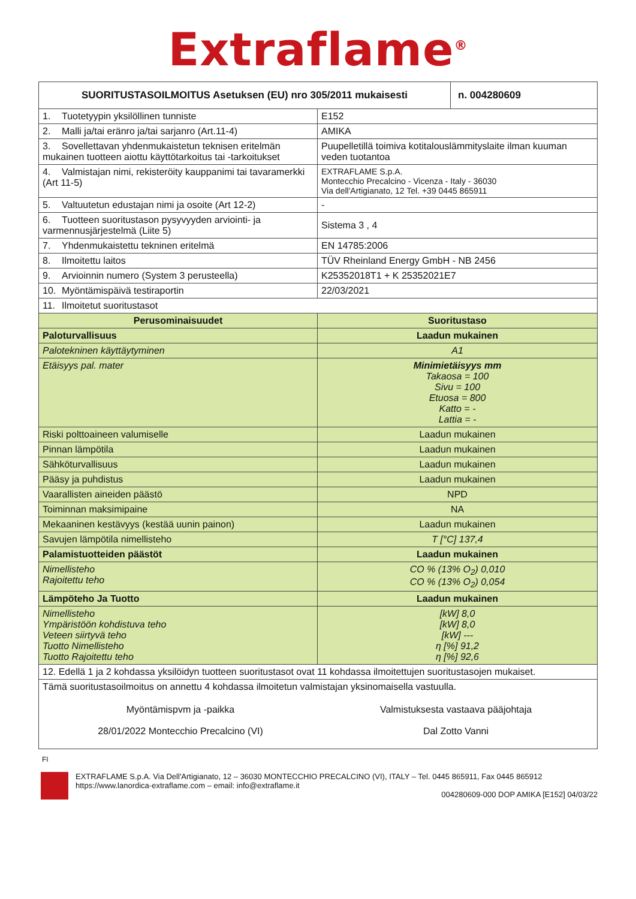Extraflame<sup>®</sup>
| SUORITUSTASOILMOITUS Asetuksen (EU) nro 305/2011 mukaisesti | | n. 004280609 |
| --- | --- | --- |
| 1. Tuotetyypin yksilöllinen tunniste | E152 | |
| 2. Malli ja/tai eränro ja/tai sarjanro (Art.11-4) | AMIKA | |
| 3. Sovellettavan yhdenmukaistetun teknisen eritelmän mukainen tuotteen aiottu käyttötarkoitus tai -tarkoitukset | Puupelletillä toimiva kotitalouslämmityslaite ilman kuuman veden tuotantoa | |
| 4. Valmistajan nimi, rekisteröity kauppanimi tai tavaramerkki (Art 11-5) | EXTRAFLAME S.p.A. Montecchio Precalcino - Vicenza - Italy - 36030 Via dell'Artigianato, 12 Tel. +39 0445 865911 | |
| 5. Valtuutetun edustajan nimi ja osoite (Art 12-2) | - | |
| 6. Tuotteen suoritustason pysyvyyden arviointi- ja varmennusjärjestelmä (Liite 5) | Sistema 3 , 4 | |
| 7. Yhdenmukaistettu tekninen eritelmä | EN 14785:2006 | |
| 8. Ilmoitettu laitos | TÜV Rheinland Energy GmbH - NB 2456 | |
| 9. Arvioinnin numero (System 3 perusteella) | K25352018T1 + K 25352021E7 | |
| 10. Myöntämispäivä testiraportin | 22/03/2021 | |
| 11. Ilmoitetut suoritustasot | | |
| Perusominaisuudet | Suoritustaso | |
| Paloturvallisuus | Laadun mukainen | |
| Palotekninen käyttäytyminen | A1 | |
| Etäisyys pal. mater | Minimietäisyys mm Takaosa = 100 Sivu = 100 Etuosa = 800 Katto = - Lattia = - | |
| Riski polttoaineen valumiselle | Laadun mukainen | |
| Pinnan lämpötila | Laadun mukainen | |
| Sähköturvallisuus | Laadun mukainen | |
| Pääsy ja puhdistus | Laadun mukainen | |
| Vaarallisten aineiden päästö | NPD | |
| Toiminnan maksimipaine | NA | |
| Mekaaninen kestävyys (kestää uunin painon) | Laadun mukainen | |
| Savujen lämpötila nimellisteho | T [°C] 137,4 | |
| Palamistuotteiden päästöt | Laadun mukainen | |
| Nimellisteho Rajoitettu teho | CO % (13% O<sub>2</sub>) 0,010 CO % (13% O<sub>2</sub>) 0,054 | |
| Lämpöteho Ja Tuotto | Laadun mukainen | |
| Nimellisteho Ympäristöön kohdistuva teho Veteen siirtyvä teho Tuotto Nimellisteho Tuotto Rajoitettu teho | [kW] 8,0 [kW] 8,0 [kW] --- η [%] 91,2 η [%] 92,6 | |
| 12. Edellä 1 ja 2 kohdassa yksilöidyn tuotteen suoritustasot ovat 11 kohdassa ilmoitettujen suoritustasojen mukaiset. | | |
| Tämä suoritustasoilmoitus on annettu 4 kohdassa ilmoitetun valmistajan yksinomaisella vastuulla. Myöntämispvm ja -paikka 28/01/2022 Montecchio Precalcino (VI) Valmistuksesta vastaava pääjohtaja Dal Zotto Vanni | | |
FI
EXTRAFLAME S.p.A. Via Dell'Artigianato, 12 – 36030 MONTECCHIO PRECALCINO (VI), ITALY – Tel. 0445 865911, Fax 0445 865912
https://www.lanordica-extraflame.com – email: info@extraflame.it
004280609-000 DOP AMIKA [E152] 04/03/22